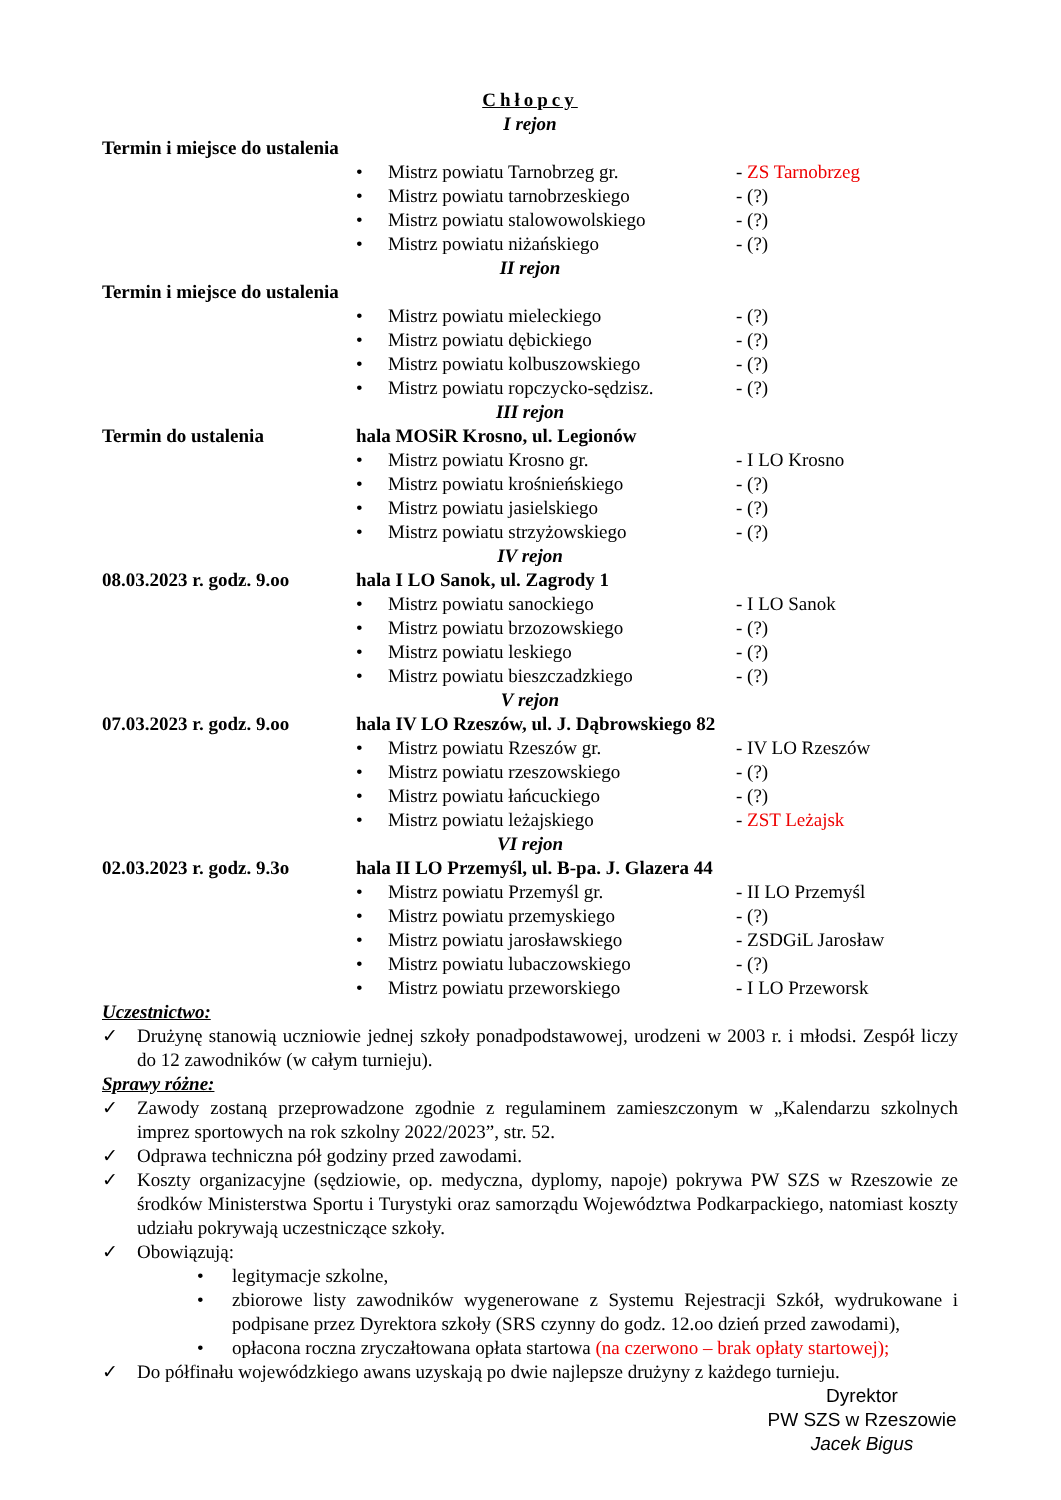Chłopcy
I rejon
Termin i miejsce do ustalenia
• Mistrz powiatu Tarnobrzeg gr. - ZS Tarnobrzeg
• Mistrz powiatu tarnobrzeskiego - (?)
• Mistrz powiatu stalowowolskiego - (?)
• Mistrz powiatu niżańskiego - (?)
II rejon
Termin i miejsce do ustalenia
• Mistrz powiatu mieleckiego - (?)
• Mistrz powiatu dębickiego - (?)
• Mistrz powiatu kolbuszowskiego - (?)
• Mistrz powiatu ropczycko-sędzisz. - (?)
III rejon
Termin do ustalenia hala MOSiR Krosno, ul. Legionów
• Mistrz powiatu Krosno gr. - I LO Krosno
• Mistrz powiatu krośnieńskiego - (?)
• Mistrz powiatu jasielskiego - (?)
• Mistrz powiatu strzyżowskiego - (?)
IV rejon
08.03.2023 r. godz. 9.oo
hala I LO Sanok, ul. Zagrody 1
• Mistrz powiatu sanockiego - I LO Sanok
• Mistrz powiatu brzozowskiego - (?)
• Mistrz powiatu leskiego - (?)
• Mistrz powiatu bieszczadzkiego - (?)
V rejon
07.03.2023 r. godz. 9.oo
hala IV LO Rzeszów, ul. J. Dąbrowskiego 82
• Mistrz powiatu Rzeszów gr. - IV LO Rzeszów
• Mistrz powiatu rzeszowskiego - (?)
• Mistrz powiatu łańcuckiego - (?)
• Mistrz powiatu leżajskiego - ZST Leżajsk
VI rejon
02.03.2023 r. godz. 9.3o
hala II LO Przemyśl, ul. B-pa. J. Glazera 44
• Mistrz powiatu Przemyśl gr. - II LO Przemyśl
• Mistrz powiatu przemyskiego - (?)
• Mistrz powiatu jarosławskiego - ZSDGiL Jarosław
• Mistrz powiatu lubaczowskiego - (?)
• Mistrz powiatu przeworskiego - I LO Przeworsk
Uczestnictwo:
✓ Drużynę stanowią uczniowie jednej szkoły ponadpodstawowej, urodzeni w 2003 r. i młodsi. Zespół liczy do 12 zawodników (w całym turnieju).
Sprawy różne:
✓ Zawody zostaną przeprowadzone zgodnie z regulaminem zamieszczonym w „Kalendarzu szkolnych imprez sportowych na rok szkolny 2022/2023”, str. 52.
✓ Odprawa techniczna pół godziny przed zawodami.
✓ Koszty organizacyjne (sędziowie, op. medyczna, dyplomy, napoje) pokrywa PW SZS w Rzeszowie ze środków Ministerstwa Sportu i Turystyki oraz samorządu Województwa Podkarpackiego, natomiast koszty udziału pokrywają uczestniczące szkoły.
✓ Obowiązują:
• legitymacje szkolne,
• zbiorowe listy zawodników wygenerowane z Systemu Rejestracji Szkół, wydrukowane i podpisane przez Dyrektora szkoły (SRS czynny do godz. 12.oo dzień przed zawodami),
• opłacona roczna zryczałtowana opłata startowa (na czerwono – brak opłaty startowej);
✓ Do półfinału wojewódzkiego awans uzyskają po dwie najlepsze drużyny z każdego turnieju.
Dyrektor
PW SZS w Rzeszowie
Jacek Bigus